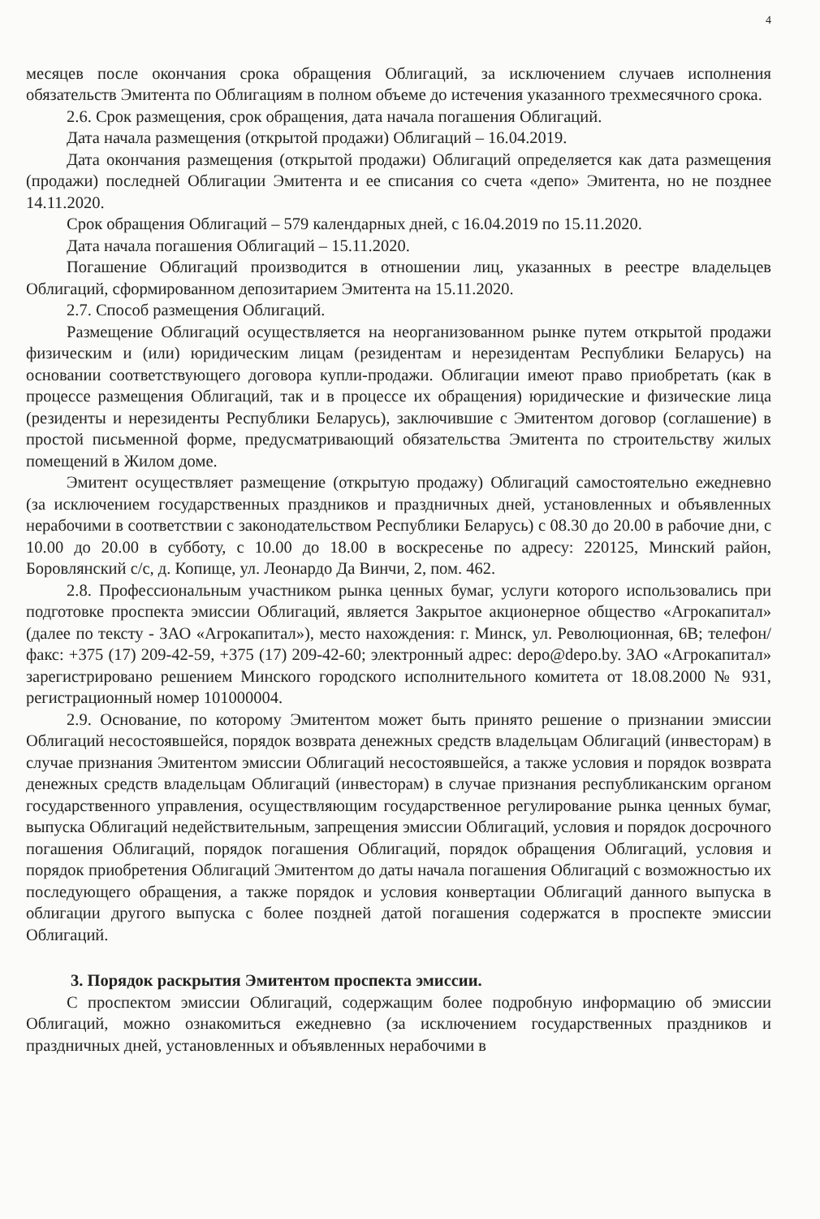4
месяцев после окончания срока обращения Облигаций, за исключением случаев исполнения обязательств Эмитента по Облигациям в полном объеме до истечения указанного трехмесячного срока.
2.6. Срок размещения, срок обращения, дата начала погашения Облигаций.
Дата начала размещения (открытой продажи) Облигаций – 16.04.2019.
Дата окончания размещения (открытой продажи) Облигаций определяется как дата размещения (продажи) последней Облигации Эмитента и ее списания со счета «депо» Эмитента, но не позднее 14.11.2020.
Срок обращения Облигаций – 579 календарных дней, с 16.04.2019 по 15.11.2020.
Дата начала погашения Облигаций – 15.11.2020.
Погашение Облигаций производится в отношении лиц, указанных в реестре владельцев Облигаций, сформированном депозитарием Эмитента на 15.11.2020.
2.7. Способ размещения Облигаций.
Размещение Облигаций осуществляется на неорганизованном рынке путем открытой продажи физическим и (или) юридическим лицам (резидентам и нерезидентам Республики Беларусь) на основании соответствующего договора купли-продажи. Облигации имеют право приобретать (как в процессе размещения Облигаций, так и в процессе их обращения) юридические и физические лица (резиденты и нерезиденты Республики Беларусь), заключившие с Эмитентом договор (соглашение) в простой письменной форме, предусматривающий обязательства Эмитента по строительству жилых помещений в Жилом доме.
Эмитент осуществляет размещение (открытую продажу) Облигаций самостоятельно ежедневно (за исключением государственных праздников и праздничных дней, установленных и объявленных нерабочими в соответствии с законодательством Республики Беларусь) с 08.30 до 20.00 в рабочие дни, с 10.00 до 20.00 в субботу, с 10.00 до 18.00 в воскресенье по адресу: 220125, Минский район, Боровлянский с/с, д. Копище, ул. Леонардо Да Винчи, 2, пом. 462.
2.8. Профессиональным участником рынка ценных бумаг, услуги которого использовались при подготовке проспекта эмиссии Облигаций, является Закрытое акционерное общество «Агрокапитал» (далее по тексту - ЗАО «Агрокапитал»), место нахождения: г. Минск, ул. Революционная, 6В; телефон/факс: +375 (17) 209-42-59, +375 (17) 209-42-60; электронный адрес: depo@depo.by. ЗАО «Агрокапитал» зарегистрировано решением Минского городского исполнительного комитета от 18.08.2000 № 931, регистрационный номер 101000004.
2.9. Основание, по которому Эмитентом может быть принято решение о признании эмиссии Облигаций несостоявшейся, порядок возврата денежных средств владельцам Облигаций (инвесторам) в случае признания Эмитентом эмиссии Облигаций несостоявшейся, а также условия и порядок возврата денежных средств владельцам Облигаций (инвесторам) в случае признания республиканским органом государственного управления, осуществляющим государственное регулирование рынка ценных бумаг, выпуска Облигаций недействительным, запрещения эмиссии Облигаций, условия и порядок досрочного погашения Облигаций, порядок погашения Облигаций, порядок обращения Облигаций, условия и порядок приобретения Облигаций Эмитентом до даты начала погашения Облигаций с возможностью их последующего обращения, а также порядок и условия конвертации Облигаций данного выпуска в облигации другого выпуска с более поздней датой погашения содержатся в проспекте эмиссии Облигаций.
3. Порядок раскрытия Эмитентом проспекта эмиссии.
С проспектом эмиссии Облигаций, содержащим более подробную информацию об эмиссии Облигаций, можно ознакомиться ежедневно (за исключением государственных праздников и праздничных дней, установленных и объявленных нерабочими в